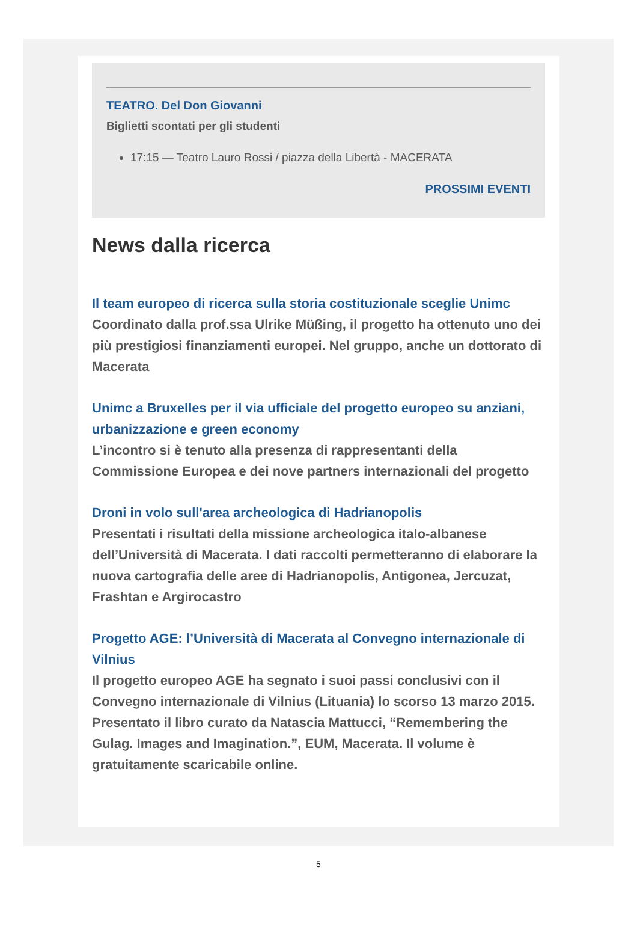TEATRO. Del Don Giovanni
Biglietti scontati per gli studenti
17:15 — Teatro Lauro Rossi / piazza della Libertà - MACERATA
PROSSIMI EVENTI
News dalla ricerca
Il team europeo di ricerca sulla storia costituzionale sceglie Unimc
Coordinato dalla prof.ssa Ulrike Müßing, il progetto ha ottenuto uno dei più prestigiosi finanziamenti europei. Nel gruppo, anche un dottorato di Macerata
Unimc a Bruxelles per il via ufficiale del progetto europeo su anziani, urbanizzazione e green economy
L’incontro si è tenuto alla presenza di rappresentanti della Commissione Europea e dei nove partners internazionali del progetto
Droni in volo sull'area archeologica di Hadrianopolis
Presentati i risultati della missione archeologica italo-albanese dell’Università di Macerata. I dati raccolti permetteranno di elaborare la nuova cartografia delle aree di Hadrianopolis, Antigonea, Jercuzat, Frashtan e Argirocastro
Progetto AGE: l’Università di Macerata al Convegno internazionale di Vilnius
Il progetto europeo AGE ha segnato i suoi passi conclusivi con il Convegno internazionale di Vilnius (Lituania) lo scorso 13 marzo 2015. Presentato il libro curato da Natascia Mattucci, “Remembering the Gulag. Images and Imagination.”, EUM, Macerata. Il volume è gratuitamente scaricabile online.
5